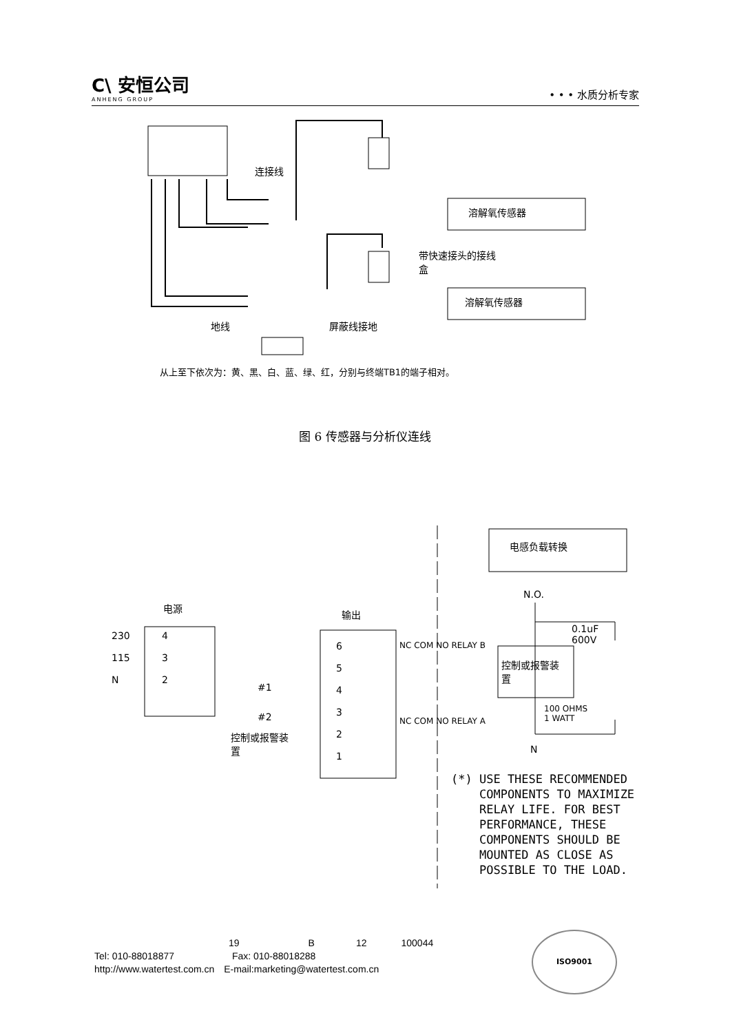C\ 安恒公司
ANHENG GROUP
• • • 水质分析专家
连接线
溶解氧传感器
带快速接头的接线
盒
溶解氧传感器
地线 屏蔽线接地
从上至下依次为：黄、黑、白、蓝、绿、红，分别与终端TB1的端子相对。
图 6 传感器与分析仪连线
电源
输出
230
115
N
4
3
2
6
5
4
3
2
1
#1
#2
控制或报警装
置
NC COM NO RELAY B
NC COM NO RELAY A
电感负载转换
N.O.
0.1uF
600V
控制或报警装
置
100 OHMS
1 WATT
N
(*) USE THESE RECOMMENDED
COMPONENTS TO MAXIMIZE
RELAY LIFE. FOR BEST
PERFORMANCE, THESE
COMPONENTS SHOULD BE
MOUNTED AS CLOSE AS
POSSIBLE TO THE LOAD.
19 B 12 100044
Tel: 010-88018877 Fax: 010-88018288
http://www.watertest.com.cn E-mail:marketing@watertest.com.cn
ISO9001